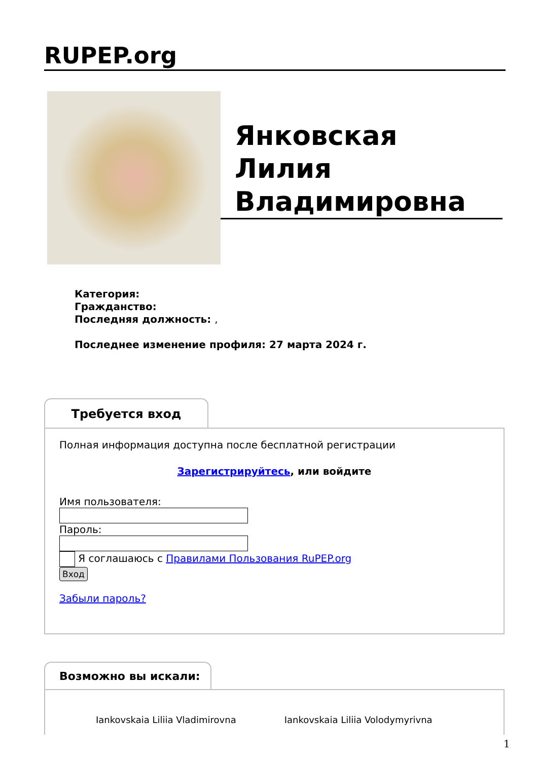RUPEP.org
Янковская
Лилия
Владимировна
Категория:
Гражданство:
Последняя должность: ,
Последнее изменение профиля: 27 марта 2024 г.
Требуется вход
Полная информация доступна после бесплатной регистрации
Зарегистрируйтесь, или войдите
Имя пользователя:
Пароль:
Я соглашаюсь с Правилами Пользования RuPEP.org
Вход
Забыли пароль?
Возможно вы искали:
Iankovskaia Liliia Vladimirovna Iankovskaia Liliia Volodymyrivna
1